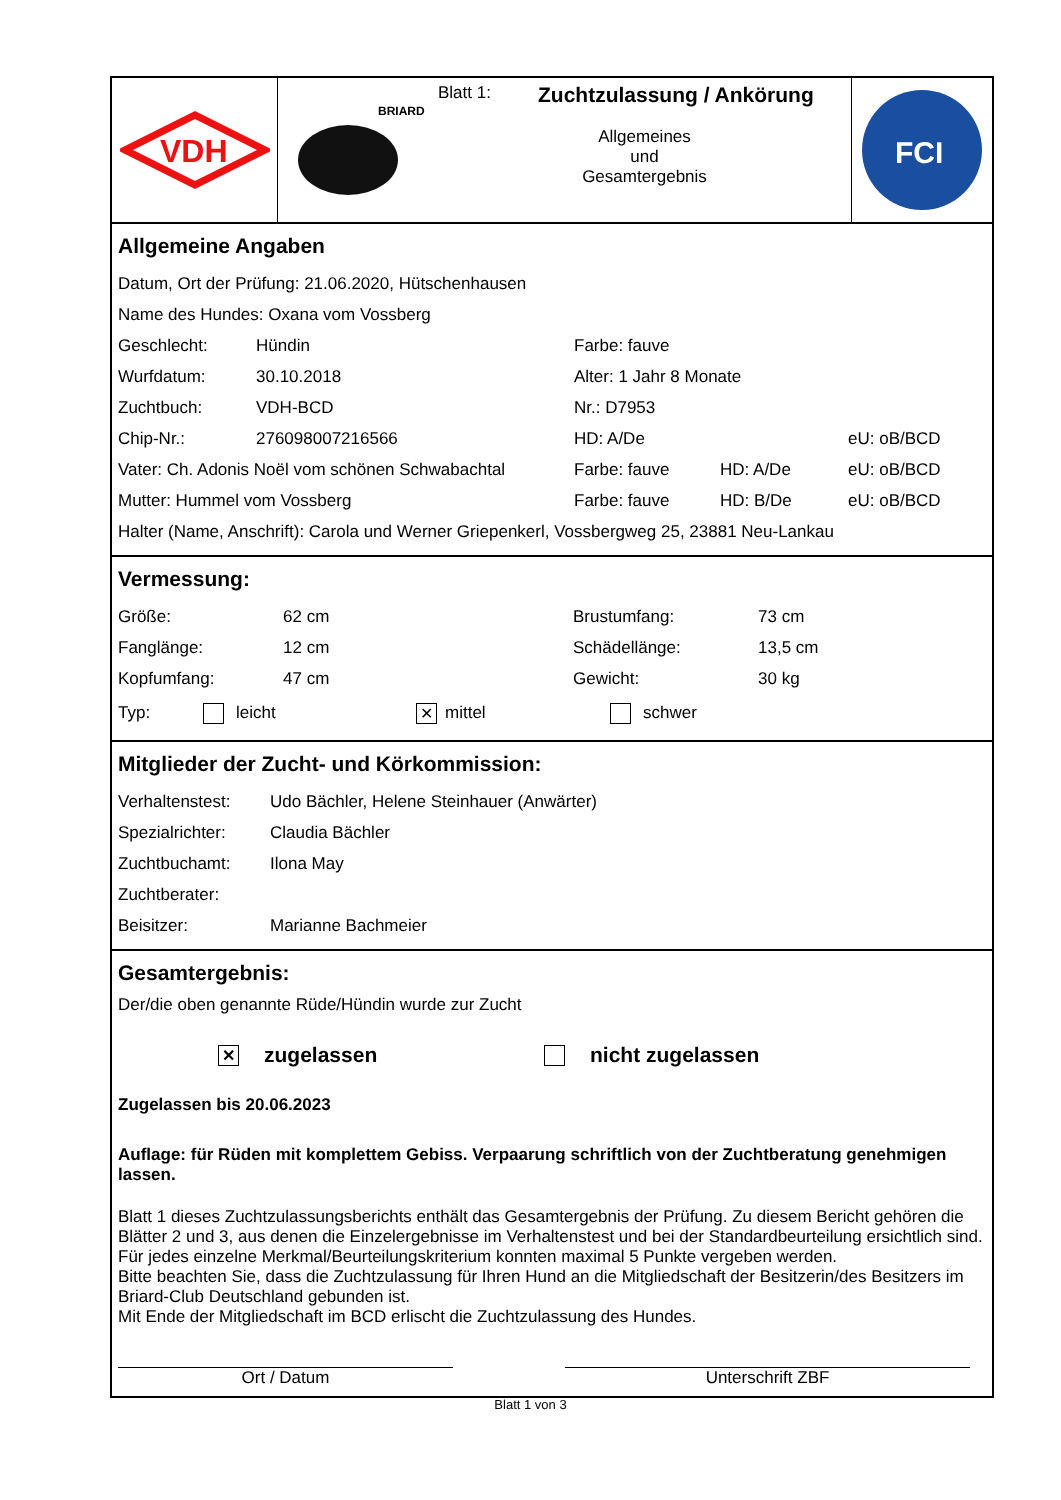VDH
BRIARD
Blatt 1: Zuchtzulassung / Ankörung
Allgemeines
und
Gesamtergebnis
FCI
Allgemeine Angaben
Datum, Ort der Prüfung: 21.06.2020, Hütschenhausen
Name des Hundes: Oxana vom Vossberg
Geschlecht: Hündin Farbe: fauve
Wurfdatum: 30.10.2018 Alter: 1 Jahr 8 Monate
Zuchtbuch: VDH-BCD Nr.: D7953
Chip-Nr.: 276098007216566 HD: A/De eU: oB/BCD
Vater: Ch. Adonis Noël vom schönen Schwabachtal Farbe: fauve HD: A/De eU: oB/BCD
Mutter: Hummel vom Vossberg Farbe: fauve HD: B/De eU: oB/BCD
Halter (Name, Anschrift): Carola und Werner Griepenkerl, Vossbergweg 25, 23881 Neu-Lankau
Vermessung:
Größe: 62 cm Brustumfang: 73 cm
Fanglänge: 12 cm Schädellänge: 13,5 cm
Kopfumfang: 47 cm Gewicht: 30 kg
Typ: leicht ✕ mittel schwer
Mitglieder der Zucht- und Körkommission:
Verhaltenstest: Udo Bächler, Helene Steinhauer (Anwärter)
Spezialrichter: Claudia Bächler
Zuchtbuchamt: Ilona May
Zuchtberater:
Beisitzer: Marianne Bachmeier
Gesamtergebnis:
Der/die oben genannte Rüde/Hündin wurde zur Zucht
✕ zugelassen nicht zugelassen
Zugelassen bis 20.06.2023
Auflage: für Rüden mit komplettem Gebiss. Verpaarung schriftlich von der Zuchtberatung genehmigen lassen.
Blatt 1 dieses Zuchtzulassungsberichts enthält das Gesamtergebnis der Prüfung. Zu diesem Bericht gehören die Blätter 2 und 3, aus denen die Einzelergebnisse im Verhaltenstest und bei der Standardbeurteilung ersichtlich sind. Für jedes einzelne Merkmal/Beurteilungskriterium konnten maximal 5 Punkte vergeben werden.
Bitte beachten Sie, dass die Zuchtzulassung für Ihren Hund an die Mitgliedschaft der Besitzerin/des Besitzers im Briard-Club Deutschland gebunden ist.
Mit Ende der Mitgliedschaft im BCD erlischt die Zuchtzulassung des Hundes.
Ort / Datum Unterschrift ZBF
Blatt 1 von 3